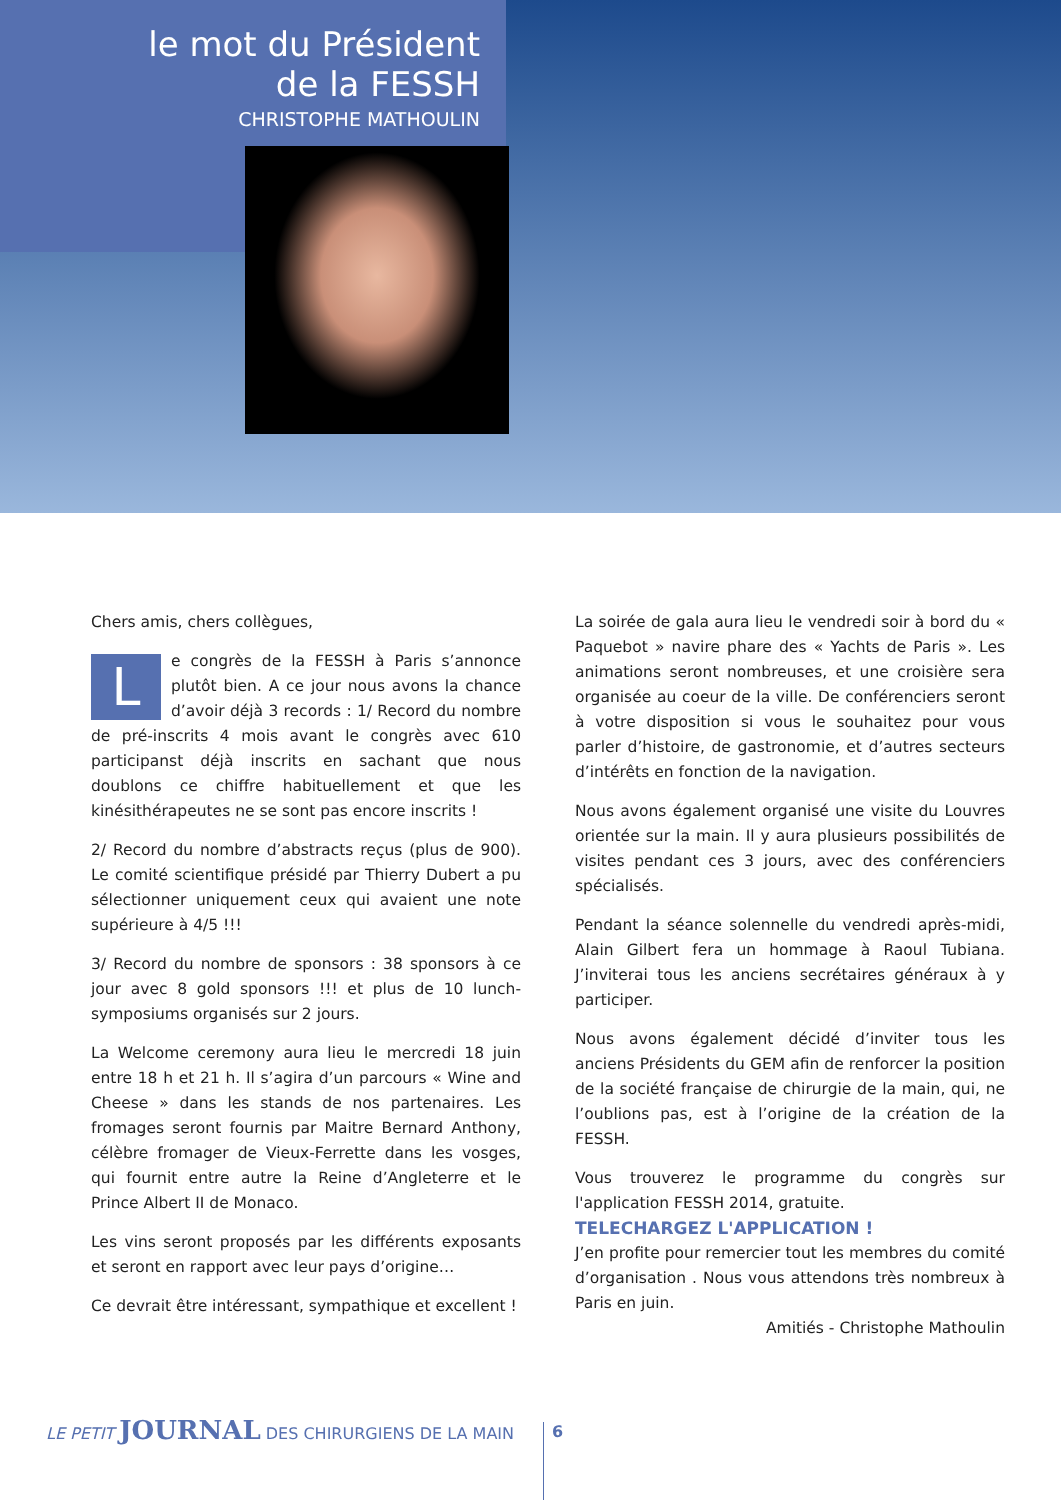le mot du Président
de la FESSH
CHRISTOPHE MATHOULIN
Chers amis, chers collègues,
Le congrès de la FESSH à Paris s’annonce plutôt bien. A ce jour nous avons la chance d’avoir déjà 3 records : 1/ Record du nombre de pré-inscrits 4 mois avant le congrès avec 610 participanst déjà inscrits en sachant que nous doublons ce chiffre habituellement et que les kinésithérapeutes ne se sont pas encore inscrits !
2/ Record du nombre d’abstracts reçus (plus de 900). Le comité scientifique présidé par Thierry Dubert a pu sélectionner uniquement ceux qui avaient une note supérieure à 4/5 !!!
3/ Record du nombre de sponsors : 38 sponsors à ce jour avec 8 gold sponsors !!! et plus de 10 lunch-symposiums organisés sur 2 jours.
La Welcome ceremony aura lieu le mercredi 18 juin entre 18 h et 21 h. Il s’agira d’un parcours « Wine and Cheese » dans les stands de nos partenaires. Les fromages seront fournis par Maitre Bernard Anthony, célèbre fromager de Vieux-Ferrette dans les vosges, qui fournit entre autre la Reine d’Angleterre et le Prince Albert II de Monaco.
Les vins seront proposés par les différents exposants et seront en rapport avec leur pays d’origine…
Ce devrait être intéressant, sympathique et excellent !
La soirée de gala aura lieu le vendredi soir à bord du « Paquebot » navire phare des « Yachts de Paris ». Les animations seront nombreuses, et une croisière sera organisée au coeur de la ville. De conférenciers seront à votre disposition si vous le souhaitez pour vous parler d’histoire, de gastronomie, et d’autres secteurs d’intérêts en fonction de la navigation.
Nous avons également organisé une visite du Louvres orientée sur la main. Il y aura plusieurs possibilités de visites pendant ces 3 jours, avec des conférenciers spécialisés.
Pendant la séance solennelle du vendredi après-midi, Alain Gilbert fera un hommage à Raoul Tubiana. J’inviterai tous les anciens secrétaires généraux à y participer.
Nous avons également décidé d’inviter tous les anciens Présidents du GEM afin de renforcer la position de la société française de chirurgie de la main, qui, ne l’oublions pas, est à l’origine de la création de la FESSH.
Vous trouverez le programme du congrès sur l'application FESSH 2014, gratuite.
TELECHARGEZ L'APPLICATION !
J’en profite pour remercier tout les membres du comité d’organisation . Nous vous attendons très nombreux à Paris en juin.
Amitiés - Christophe Mathoulin
LE PETIT JOURNAL DES CHIRURGIENS DE LA MAIN
6